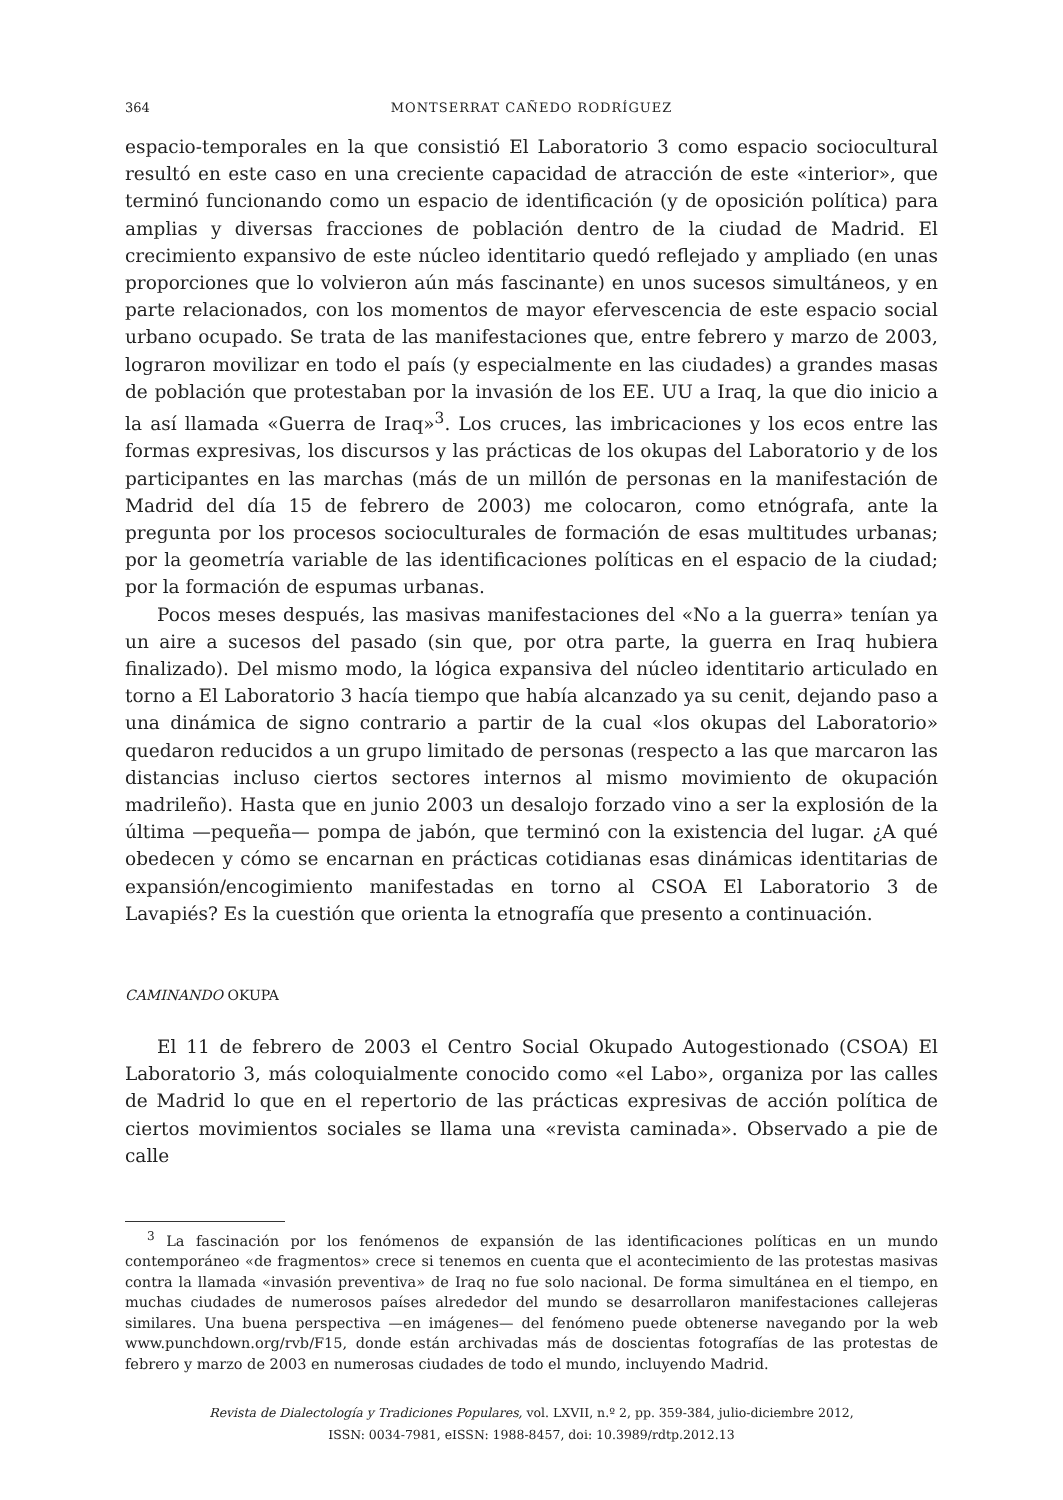364 MONTSERRAT CAÑEDO RODRÍGUEZ
espacio-temporales en la que consistió El Laboratorio 3 como espacio sociocultural resultó en este caso en una creciente capacidad de atracción de este «interior», que terminó funcionando como un espacio de identificación (y de oposición política) para amplias y diversas fracciones de población dentro de la ciudad de Madrid. El crecimiento expansivo de este núcleo identitario quedó reflejado y ampliado (en unas proporciones que lo volvieron aún más fascinante) en unos sucesos simultáneos, y en parte relacionados, con los momentos de mayor efervescencia de este espacio social urbano ocupado. Se trata de las manifestaciones que, entre febrero y marzo de 2003, lograron movilizar en todo el país (y especialmente en las ciudades) a grandes masas de población que protestaban por la invasión de los EE. UU a Iraq, la que dio inicio a la así llamada «Guerra de Iraq»<sup>3</sup>. Los cruces, las imbricaciones y los ecos entre las formas expresivas, los discursos y las prácticas de los okupas del Laboratorio y de los participantes en las marchas (más de un millón de personas en la manifestación de Madrid del día 15 de febrero de 2003) me colocaron, como etnógrafa, ante la pregunta por los procesos socioculturales de formación de esas multitudes urbanas; por la geometría variable de las identificaciones políticas en el espacio de la ciudad; por la formación de espumas urbanas.
Pocos meses después, las masivas manifestaciones del «No a la guerra» tenían ya un aire a sucesos del pasado (sin que, por otra parte, la guerra en Iraq hubiera finalizado). Del mismo modo, la lógica expansiva del núcleo identitario articulado en torno a El Laboratorio 3 hacía tiempo que había alcanzado ya su cenit, dejando paso a una dinámica de signo contrario a partir de la cual «los okupas del Laboratorio» quedaron reducidos a un grupo limitado de personas (respecto a las que marcaron las distancias incluso ciertos sectores internos al mismo movimiento de okupación madrileño). Hasta que en junio 2003 un desalojo forzado vino a ser la explosión de la última —pequeña— pompa de jabón, que terminó con la existencia del lugar. ¿A qué obedecen y cómo se encarnan en prácticas cotidianas esas dinámicas identitarias de expansión/encogimiento manifestadas en torno al CSOA El Laboratorio 3 de Lavapiés? Es la cuestión que orienta la etnografía que presento a continuación.
CAMINANDO OKUPA
El 11 de febrero de 2003 el Centro Social Okupado Autogestionado (CSOA) El Laboratorio 3, más coloquialmente conocido como «el Labo», organiza por las calles de Madrid lo que en el repertorio de las prácticas expresivas de acción política de ciertos movimientos sociales se llama una «revista caminada». Observado a pie de calle
<sup>3</sup> La fascinación por los fenómenos de expansión de las identificaciones políticas en un mundo contemporáneo «de fragmentos» crece si tenemos en cuenta que el acontecimiento de las protestas masivas contra la llamada «invasión preventiva» de Iraq no fue solo nacional. De forma simultánea en el tiempo, en muchas ciudades de numerosos países alrededor del mundo se desarrollaron manifestaciones callejeras similares. Una buena perspectiva —en imágenes— del fenómeno puede obtenerse navegando por la web www.punchdown.org/rvb/F15, donde están archivadas más de doscientas fotografías de las protestas de febrero y marzo de 2003 en numerosas ciudades de todo el mundo, incluyendo Madrid.
Revista de Dialectología y Tradiciones Populares, vol. LXVII, n.º 2, pp. 359-384, julio-diciembre 2012,
ISSN: 0034-7981, eISSN: 1988-8457, doi: 10.3989/rdtp.2012.13